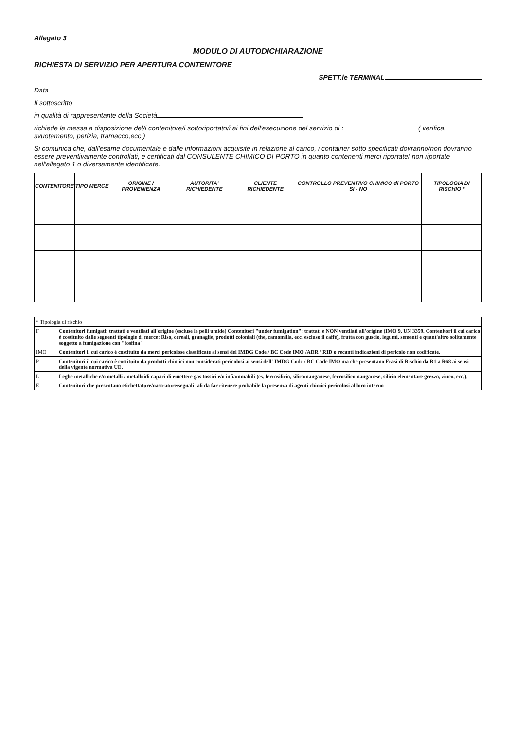Allegato 3
MODULO DI AUTODICHIARAZIONE
RICHIESTA DI SERVIZIO PER APERTURA CONTENITORE
SPETT.le TERMINAL
Data
Il sottoscritto
in qualità di rappresentante della Società
richiede la messa a disposizione del/i contenitore/i sottoriportato/i ai fini dell'esecuzione del servizio di : ( verifica, svuotamento, perizia, tramacco,ecc.)
Si comunica che, dall'esame documentale e dalle informazioni acquisite in relazione al carico, i container sotto specificati dovranno/non dovranno essere preventivamente controllati, e certificati dal CONSULENTE CHIMICO DI PORTO in quanto contenenti merci riportate/ non riportate nell'allegato 1 o diversamente identificate.
| CONTENITORE | TIPO | MERCE | ORIGINE / PROVENIENZA | AUTORITA' RICHIEDENTE | CLIENTE RICHIEDENTE | CONTROLLO PREVENTIVO CHIMICO di PORTO SI - NO | TIPOLOGIA DI RISCHIO * |
| --- | --- | --- | --- | --- | --- | --- | --- |
| * Tipologia di rischio | |
| F | Contenitori fumigati: trattati e ventilati all'origine (escluse le pelli umide) Contenitori "under fumigation": trattati e NON ventilati all'origine (IMO 9, UN 3359. Contenitori il cui carico è costituito dalle seguenti tipologie di merce: Riso, cereali, granaglie, prodotti coloniali (the, camomilla, ecc. escluso il caffè), frutta con guscio, legumi, sementi e quant'altro solitamente soggetto a fumigazione con "fosfina" |
| IMO | Contenitori il cui carico è costituito da merci pericolose classificate ai sensi del IMDG Code / BC Code IMO /ADR / RID o recanti indicazioni di pericolo non codificate. |
| P | Contenitori il cui carico è costituito da prodotti chimici non considerati pericolosi ai sensi dell' IMDG Code / BC Code IMO ma che presentano Frasi di Rischio da R1 a R68 ai sensi della vigente normativa UE. |
| L | Leghe metalliche e/o metalli / metalloidi capaci di emettere gas tossici e/o infiammabili (es. ferrosilicio, silicomanganese, ferrosilicomanganese, silicio elementare grezzo, zinco, ecc.). |
| E | Contenitori che presentano etichettature/nastrature/segnali tali da far ritenere probabile la presenza di agenti chimici pericolosi al loro interno |